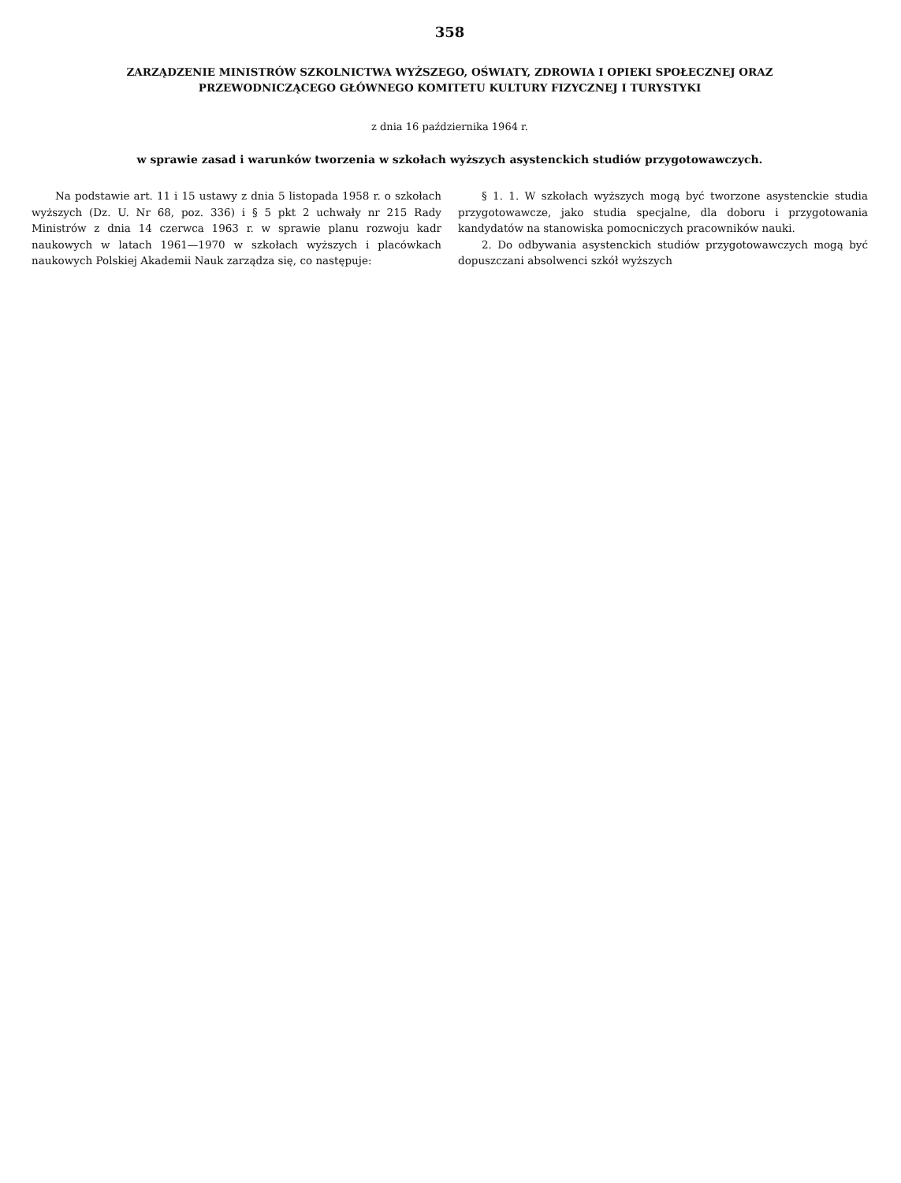358
ZARZĄDZENIE MINISTRÓW SZKOLNICTWA WYŻSZEGO, OŚWIATY, ZDROWIA I OPIEKI SPOŁECZNEJ ORAZ
PRZEWODNICZĄCEGO GŁÓWNEGO KOMITETU KULTURY FIZYCZNEJ I TURYSTYKI
z dnia 16 października 1964 r.
w sprawie zasad i warunków tworzenia w szkołach wyższych asystenckich studiów przygotowawczych.
Na podstawie art. 11 i 15 ustawy z dnia 5 listopada 1958 r. o szkołach wyższych (Dz. U. Nr 68, poz. 336) i § 5 pkt 2 uchwały nr 215 Rady Ministrów z dnia 14 czerwca 1963 r. w sprawie planu rozwoju kadr naukowych w latach 1961—1970 w szkołach wyższych i placówkach naukowych Polskiej Akademii Nauk zarządza się, co następuje:
§ 1. 1. W szkołach wyższych mogą być tworzone asystenckie studia przygotowawcze, jako studia specjalne, dla doboru i przygotowania kandydatów na stanowiska pomocniczych pracowników nauki.
2. Do odbywania asystenckich studiów przygotowawczych mogą być dopuszczani absolwenci szkół wyższych